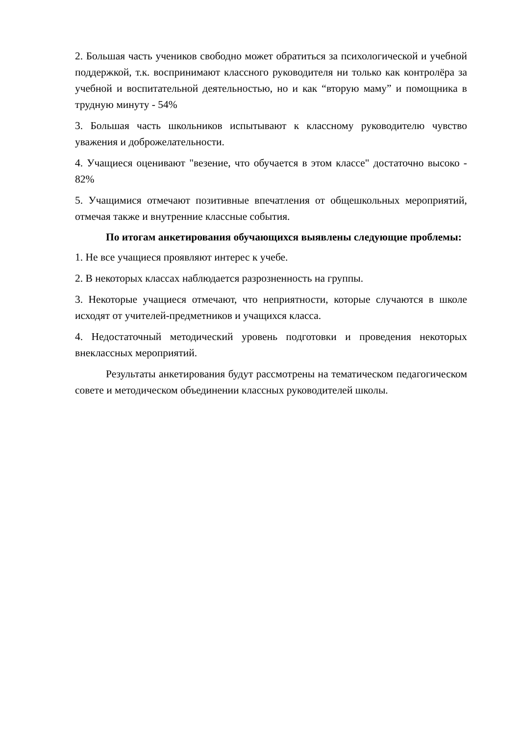2. Большая часть учеников свободно может обратиться за психологической и учебной поддержкой, т.к. воспринимают классного руководителя ни только как контролёра за учебной и воспитательной деятельностью, но и как “вторую маму” и помощника в трудную минуту - 54%
3. Большая часть школьников испытывают к классному руководителю чувство уважения и доброжелательности.
4. Учащиеся оценивают "везение, что обучается в этом классе" достаточно высоко - 82%
5. Учащимися отмечают позитивные впечатления от общешкольных мероприятий, отмечая также и внутренние классные события.
По итогам анкетирования обучающихся выявлены следующие проблемы:
1. Не все учащиеся проявляют интерес к учебе.
2. В некоторых классах наблюдается разрозненность на группы.
3. Некоторые учащиеся отмечают, что неприятности, которые случаются в школе исходят от учителей-предметников и учащихся класса.
4. Недостаточный методический уровень подготовки и проведения некоторых внеклассных мероприятий.
Результаты анкетирования будут рассмотрены на тематическом педагогическом совете и методическом объединении классных руководителей школы.